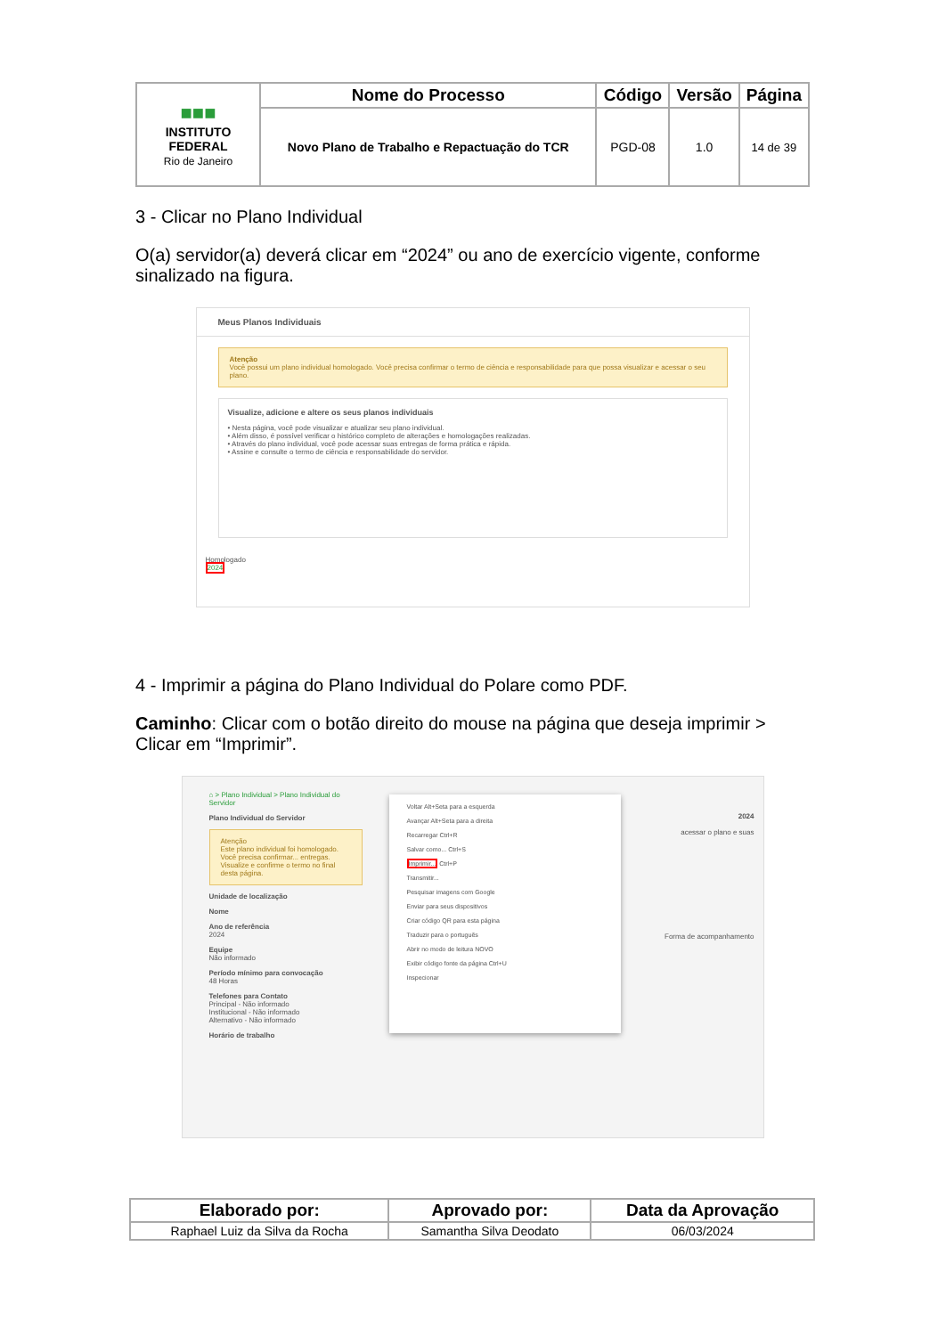| ■■■ INSTITUTO FEDERAL Rio de Janeiro | Nome do Processo | Código | Versão | Página |
| | Novo Plano de Trabalho e Repactuação do TCR | PGD-08 | 1.0 | 14 de 39 |
3 - Clicar no Plano Individual
O(a) servidor(a) deverá clicar em “2024” ou ano de exercício vigente, conforme sinalizado na figura.
Meus Planos Individuais
Atenção
Você possui um plano individual homologado. Você precisa confirmar o termo de ciência e responsabilidade para que possa visualizar e acessar o seu plano.
Visualize, adicione e altere os seus planos individuais
• Nesta página, você pode visualizar e atualizar seu plano individual.
• Além disso, é possível verificar o histórico completo de alterações e homologações realizadas.
• Através do plano individual, você pode acessar suas entregas de forma prática e rápida.
• Assine e consulte o termo de ciência e responsabilidade do servidor.
Homologado
2024
4 - Imprimir a página do Plano Individual do Polare como PDF.
Caminho: Clicar com o botão direito do mouse na página que deseja imprimir > Clicar em “Imprimir”.
⌂ > Plano Individual > Plano Individual do Servidor
Plano Individual do Servidor
Atenção
Este plano individual foi homologado. Você precisa confirmar... entregas. Visualize e confirme o termo no final desta página.
Unidade de localização
Nome
Ano de referência
2024
Equipe
Não informado
Período mínimo para convocação
48 Horas
Telefones para Contato
Principal - Não informado
Institucional - Não informado
Alternativo - Não informado
Horário de trabalho
Voltar Alt+Seta para a esquerda
Avançar Alt+Seta para a direita
Recarregar Ctrl+R
Salvar como... Ctrl+S
Imprimir... Ctrl+P
Transmitir...
Pesquisar imagens com Google
Enviar para seus dispositivos
Criar código QR para esta página
Traduzir para o português
Abrir no modo de leitura NOVO
Exibir código fonte da página Ctrl+U
Inspecionar
2024
acessar o plano e suas
Forma de acompanhamento
| Elaborado por: | Aprovado por: | Data da Aprovação |
| --- | --- | --- |
| Raphael Luiz da Silva da Rocha | Samantha Silva Deodato | 06/03/2024 |